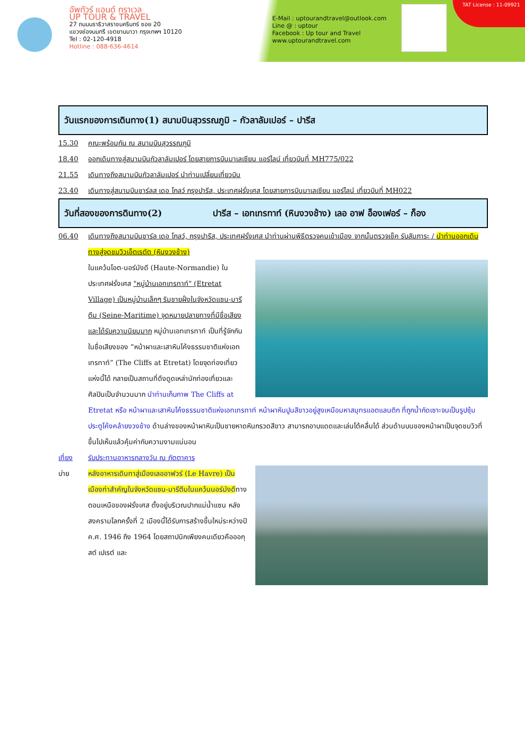อัพทัวร์ แอนด์ ทราเวล
UP TOUR & TRAVEL
27 ถนนนราธิวาสราชนครินทร์ ซอย 20
แขวงช่องนนทรี เขตยานนาวา กรุงเทพฯ 10120
Tel : 02-120-4918
Hotline : 088-636-4614
E-Mail : uptourandtravel@outlook.com
Line @ : uptour
Facebook : Up tour and Travel
www.uptourandtravel.com
TAT License : 11-09921
วันแรกของการเดินทาง(1) สนามบินสุวรรณภูมิ – กัวลาลัมเปอร์ – ปารีส
15.30 คณะพร้อมกัน ณ สนามบินสุวรรณภูมิ
18.40 ออกเดินทางสู่สนามบินกัวลาลัมเปอร์ โดยสายการบินมาเลเซียน แอร์ไลน์ เที่ยวบินที่ MH775/022
21.55 เดินทางถึงสนามบินกัวลาลัมเปอร์ นำท่านเปลี่ยนเที่ยวบิน
23.40 เดินทางสู่สนามบินชาร์ลส เดอ โกลว์ กรุงปารีส, ประเทศฝรั่งเศส โดยสายการบินมาเลเซียน แอร์ไลน์ เที่ยวบินที่ MH022
วันที่สองของการดินทาง(2) ปารีส – เอทเทรทาท์ (หินงวงช้าง) เลอ อาฟ อ็องเฟอร์ – ก็อง
06.40 เดินทางถึงสนามบินชาร์ล เดอ โกลว์, กรุงปารีส, ประเทศฝรั่งเศส นำท่านผ่านพิธีตรวจคนเข้าเมือง จากนั้นตรวจเช็ค รับสัมภาระ / นำท่านออกเดินทางสู่จุดชมวิวเอ็ตเรตัต (หินงวงช้าง)
ในแคว้นโอต-นอร์มังดี (Haute-Normandie) ในประเทศฝรั่งเศส "หมู่บ้านเอทเทรทาท์" (Etretat Village) เป็นหมู่บ้านเล็กๆ ริมชายฝั่งในจังหวัดแซน-มารีตีม (Seine-Maritime) จุดหมายปลายทางที่มีชื่อเสียงและได้รับความนิยมมาก หมู่บ้านเอทเทรทาท์ เป็นที่รู้จักกันในชื่อเสียงของ “หน้าผาและเสาหินโค้งธรรมชาติแห่งเอทเทรทาท์” (The Cliffs at Etretat) โดยจุดท่องเที่ยวแห่งนี้ได้ กลายเป็นสถานที่ดึงดูดเหล่านักท่องเที่ยวและศิลปินเป็นจำนวนมาก นำท่านเก็บภาพ The Cliffs at Etretat หรือ หน้าผาและเสาหินโค้งธรรมชาติแห่งเอทเทรทาท์ หน้าผาหินปูนสีขาวอยู่สูงเหนือมหาสมุทรแอตแลนติก ที่ถูกน้ำกัดเซาะจนเป็นรูปซุ้มประตูโค้งคล้ายงวงช้าง ด้านล่างของหน้าผาหินเป็นชายหาดหินกรวดสีขาว สามารถอาบแดดและเล่นโต้คลื่นได้ ส่วนด้านบนของหน้าผาเป็นจุดชมวิวที่ขึ้นไปเห็นแล้วคุ้มค่ากับความงามแน่นอน
เที่ยง รับประทานอาหารกลางวัน ณ ภัตตาคาร
บ่าย หลังอาหารเดินทาสู่เมืองเลออาฟวร์ (Le Havre) เป็นเมืองท่าสำคัญในจังหวัดแซน-มารีตีมในแคว้นนอร์มังดีทางตอนเหนือของฝรั่งเศส ตั้งอยู่บริเวณปากแม่น้ำแซน หลังสงครามโลกครั้งที่ 2 เมืองนี้ได้รับการสร้างขึ้นใหม่ระหว่างปี ค.ศ. 1946 ถึง 1964 โดยสถาปนิกเพียงคนเดียวคือออกุสต์ เปเรต์ และ